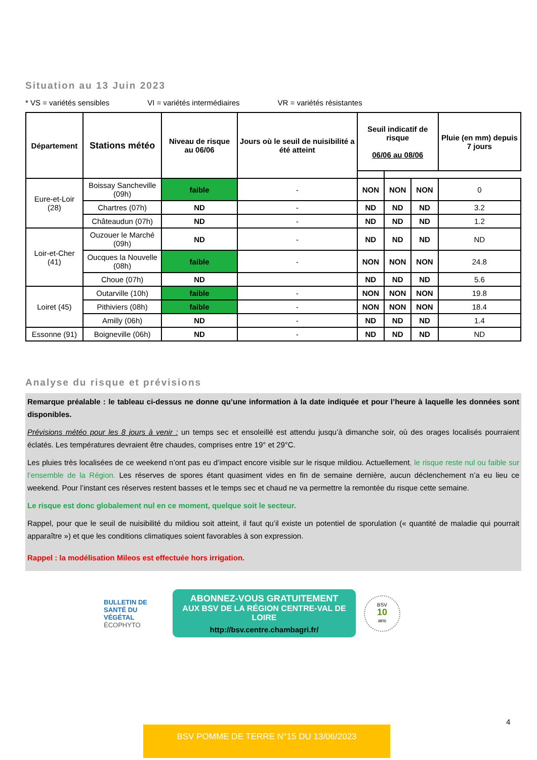Situation au 13 Juin 2023
* VS = variétés sensibles VI = variétés intermédiaires VR = variétés résistantes
| Département | Stations météo | Niveau de risque au 06/06 | Jours où le seuil de nuisibilité a été atteint | Seuil indicatif de risque 06/06 au 08/06 | | | Pluie (en mm) depuis 7 jours |
| --- | --- | --- | --- | --- | --- | --- | --- |
| Eure-et-Loir (28) | Boissay Sancheville (09h) | faible | - | NON | NON | NON | 0 |
| | Chartres (07h) | ND | - | ND | ND | ND | 3.2 |
| | Châteaudun (07h) | ND | - | ND | ND | ND | 1.2 |
| Loir-et-Cher (41) | Ouzouer le Marché (09h) | ND | - | ND | ND | ND | ND |
| | Oucques la Nouvelle (08h) | faible | - | NON | NON | NON | 24.8 |
| | Choue (07h) | ND | | ND | ND | ND | 5.6 |
| Loiret (45) | Outarville (10h) | faible | - | NON | NON | NON | 19.8 |
| | Pithiviers (08h) | faible | - | NON | NON | NON | 18.4 |
| | Amilly (06h) | ND | - | ND | ND | ND | 1.4 |
| Essonne (91) | Boigneville (06h) | ND | - | ND | ND | ND | ND |
Analyse du risque et prévisions
Remarque préalable : le tableau ci-dessus ne donne qu’une information à la date indiquée et pour l’heure à laquelle les données sont disponibles.
Prévisions météo pour les 8 jours à venir : un temps sec et ensoleillé est attendu jusqu’à dimanche soir, où des orages localisés pourraient éclatés. Les températures devraient être chaudes, comprises entre 19° et 29°C.
Les pluies très localisées de ce weekend n’ont pas eu d’impact encore visible sur le risque mildiou. Actuellement, le risque reste nul ou faible sur l’ensemble de la Région. Les réserves de spores étant quasiment vides en fin de semaine dernière, aucun déclenchement n’a eu lieu ce weekend. Pour l’instant ces réserves restent basses et le temps sec et chaud ne va permettre la remontée du risque cette semaine.
Le risque est donc globalement nul en ce moment, quelque soit le secteur.
Rappel, pour que le seuil de nuisibilité du mildiou soit atteint, il faut qu’il existe un potentiel de sporulation (« quantité de maladie qui pourrait apparaître ») et que les conditions climatiques soient favorables à son expression.
Rappel : la modélisation Mileos est effectuée hors irrigation.
BULLETIN DE SANTÉ DU VÉGÉTAL
ÉCOPHYTO
ABONNEZ-VOUS GRATUITEMENT
AUX BSV DE LA RÉGION CENTRE-VAL DE LOIRE
http://bsv.centre.chambagri.fr/
BSV
10
ans
4
BSV POMME DE TERRE N°15 DU 13/06/2023